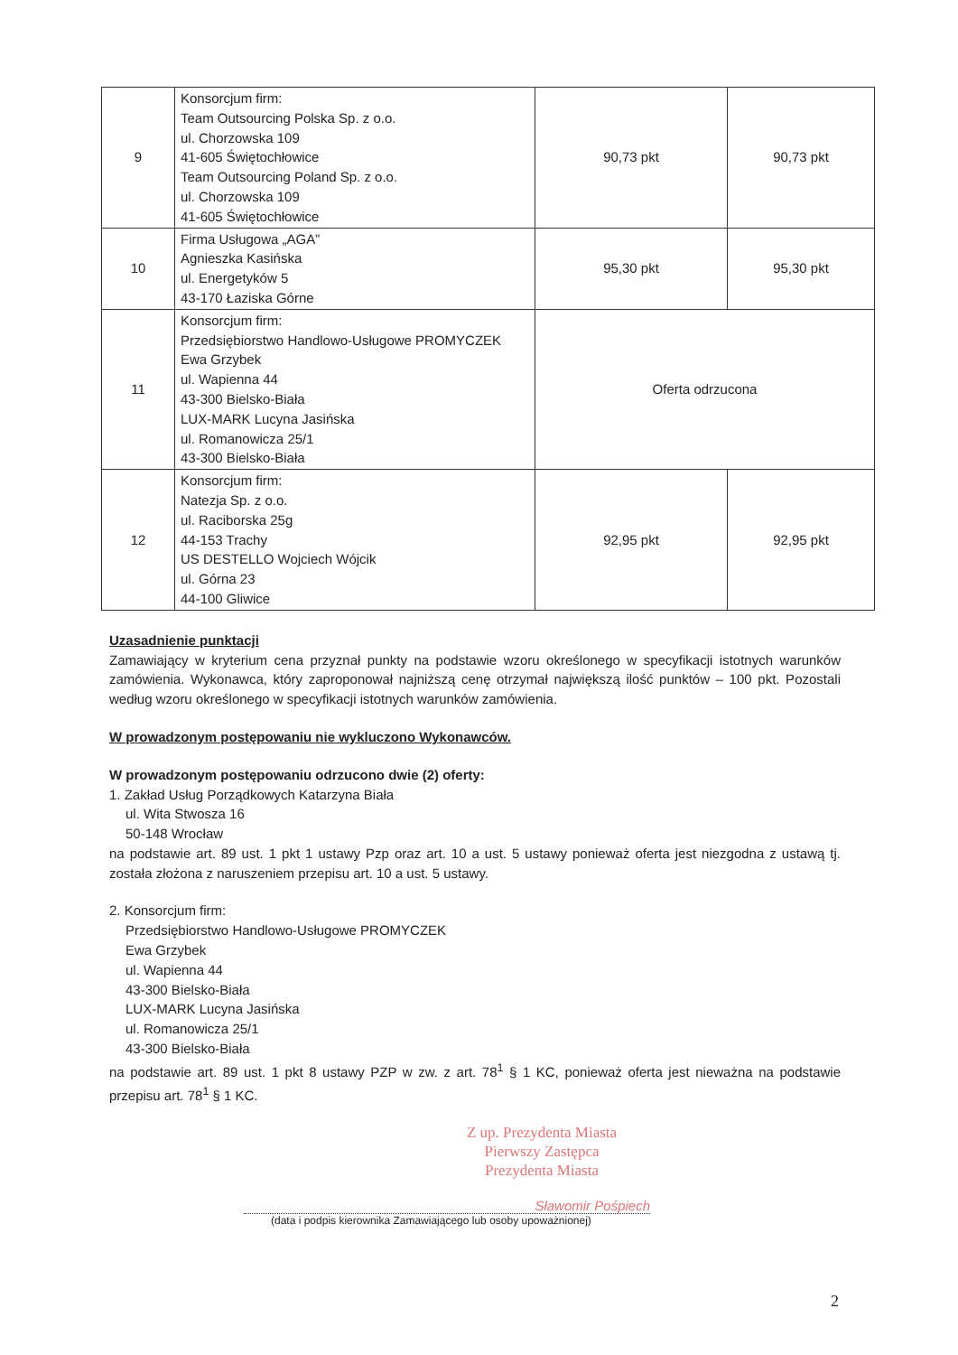| 9 | Konsorcjum firm: Team Outsourcing Polska Sp. z o.o. ul. Chorzowska 109 41-605 Świętochłowice Team Outsourcing Poland Sp. z o.o. ul. Chorzowska 109 41-605 Świętochłowice | 90,73 pkt | 90,73 pkt |
| 10 | Firma Usługowa „AGA” Agnieszka Kasińska ul. Energetyków 5 43-170 Łaziska Górne | 95,30 pkt | 95,30 pkt |
| 11 | Konsorcjum firm: Przedsiębiorstwo Handlowo-Usługowe PROMYCZEK Ewa Grzybek ul. Wapienna 44 43-300 Bielsko-Biała LUX-MARK Lucyna Jasińska ul. Romanowicza 25/1 43-300 Bielsko-Biała | Oferta odrzucona | |
| 12 | Konsorcjum firm: Natezja Sp. z o.o. ul. Raciborska 25g 44-153 Trachy US DESTELLO Wojciech Wójcik ul. Górna 23 44-100 Gliwice | 92,95 pkt | 92,95 pkt |
Uzasadnienie punktacji
Zamawiający w kryterium cena przyznał punkty na podstawie wzoru określonego w specyfikacji istotnych warunków zamówienia. Wykonawca, który zaproponował najniższą cenę otrzymał największą ilość punktów – 100 pkt. Pozostali według wzoru określonego w specyfikacji istotnych warunków zamówienia.
W prowadzonym postępowaniu nie wykluczono Wykonawców.
W prowadzonym postępowaniu odrzucono dwie (2) oferty:
1. Zakład Usług Porządkowych Katarzyna Biała
ul. Wita Stwosza 16
50-148 Wrocław
na podstawie art. 89 ust. 1 pkt 1 ustawy Pzp oraz art. 10 a ust. 5 ustawy ponieważ oferta jest niezgodna z ustawą tj. została złożona z naruszeniem przepisu art. 10 a ust. 5 ustawy.
2. Konsorcjum firm:
Przedsiębiorstwo Handlowo-Usługowe PROMYCZEK
Ewa Grzybek
ul. Wapienna 44
43-300 Bielsko-Biała
LUX-MARK Lucyna Jasińska
ul. Romanowicza 25/1
43-300 Bielsko-Biała
na podstawie art. 89 ust. 1 pkt 8 ustawy PZP w zw. z art. 78<sup>1</sup> § 1 KC, ponieważ oferta jest nieważna na podstawie przepisu art. 78<sup>1</sup> § 1 KC.
Z up. Prezydenta Miasta
Pierwszy Zastępca
Prezydenta Miasta
Sławomir Pośpiech
(data i podpis kierownika Zamawiającego lub osoby upoważnionej)
2